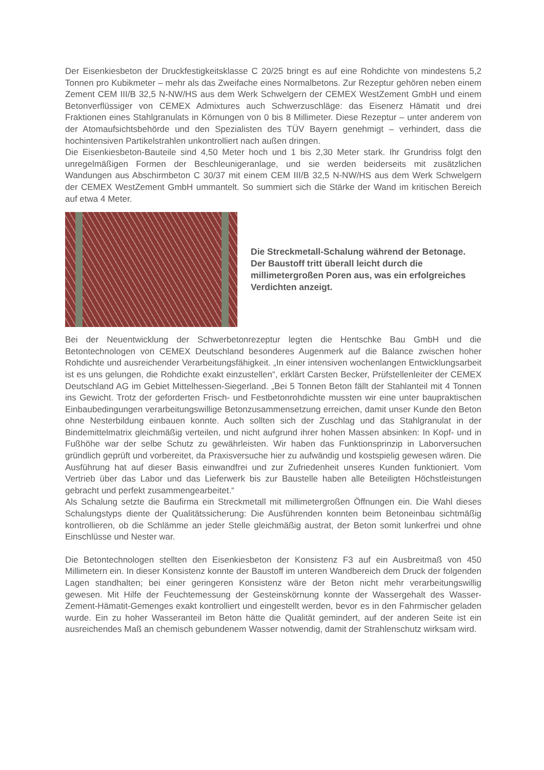Der Eisenkiesbeton der Druckfestigkeitsklasse C 20/25 bringt es auf eine Rohdichte von mindestens 5,2 Tonnen pro Kubikmeter – mehr als das Zweifache eines Normalbetons. Zur Rezeptur gehören neben einem Zement CEM III/B 32,5 N-NW/HS aus dem Werk Schwelgern der CEMEX WestZement GmbH und einem Betonverflüssiger von CEMEX Admixtures auch Schwerzuschläge: das Eisenerz Hämatit und drei Fraktionen eines Stahlgranulats in Körnungen von 0 bis 8 Millimeter. Diese Rezeptur – unter anderem von der Atomaufsichtsbehörde und den Spezialisten des TÜV Bayern genehmigt – verhindert, dass die hochintensiven Partikelstrahlen unkontrolliert nach außen dringen.
Die Eisenkiesbeton-Bauteile sind 4,50 Meter hoch und 1 bis 2,30 Meter stark. Ihr Grundriss folgt den unregelmäßigen Formen der Beschleunigeranlage, und sie werden beiderseits mit zusätzlichen Wandungen aus Abschirmbeton C 30/37 mit einem CEM III/B 32,5 N-NW/HS aus dem Werk Schwelgern der CEMEX WestZement GmbH ummantelt. So summiert sich die Stärke der Wand im kritischen Bereich auf etwa 4 Meter.
Die Streckmetall-Schalung während der Betonage. Der Baustoff tritt überall leicht durch die millimetergroßen Poren aus, was ein erfolgreiches Verdichten anzeigt.
Bei der Neuentwicklung der Schwerbetonrezeptur legten die Hentschke Bau GmbH und die Betontechnologen von CEMEX Deutschland besonderes Augenmerk auf die Balance zwischen hoher Rohdichte und ausreichender Verarbeitungsfähigkeit. „In einer intensiven wochenlangen Entwicklungsarbeit ist es uns gelungen, die Rohdichte exakt einzustellen“, erklärt Carsten Becker, Prüfstellenleiter der CEMEX Deutschland AG im Gebiet Mittelhessen-Siegerland. „Bei 5 Tonnen Beton fällt der Stahlanteil mit 4 Tonnen ins Gewicht. Trotz der geforderten Frisch- und Festbetonrohdichte mussten wir eine unter baupraktischen Einbaubedingungen verarbeitungswillige Betonzusammensetzung erreichen, damit unser Kunde den Beton ohne Nesterbildung einbauen konnte. Auch sollten sich der Zuschlag und das Stahlgranulat in der Bindemittelmatrix gleichmäßig verteilen, und nicht aufgrund ihrer hohen Massen absinken: In Kopf- und in Fußhöhe war der selbe Schutz zu gewährleisten. Wir haben das Funktionsprinzip in Laborversuchen gründlich geprüft und vorbereitet, da Praxisversuche hier zu aufwändig und kostspielig gewesen wären. Die Ausführung hat auf dieser Basis einwandfrei und zur Zufriedenheit unseres Kunden funktioniert. Vom Vertrieb über das Labor und das Lieferwerk bis zur Baustelle haben alle Beteiligten Höchstleistungen gebracht und perfekt zusammengearbeitet.“
Als Schalung setzte die Baufirma ein Streckmetall mit millimetergroßen Öffnungen ein. Die Wahl dieses Schalungstyps diente der Qualitätssicherung: Die Ausführenden konnten beim Betoneinbau sichtmäßig kontrollieren, ob die Schlämme an jeder Stelle gleichmäßig austrat, der Beton somit lunkerfrei und ohne Einschlüsse und Nester war.
Die Betontechnologen stellten den Eisenkiesbeton der Konsistenz F3 auf ein Ausbreitmaß von 450 Millimetern ein. In dieser Konsistenz konnte der Baustoff im unteren Wandbereich dem Druck der folgenden Lagen standhalten; bei einer geringeren Konsistenz wäre der Beton nicht mehr verarbeitungswillig gewesen. Mit Hilfe der Feuchtemessung der Gesteinskörnung konnte der Wassergehalt des Wasser-Zement-Hämatit-Gemenges exakt kontrolliert und eingestellt werden, bevor es in den Fahrmischer geladen wurde. Ein zu hoher Wasseranteil im Beton hätte die Qualität gemindert, auf der anderen Seite ist ein ausreichendes Maß an chemisch gebundenem Wasser notwendig, damit der Strahlenschutz wirksam wird.